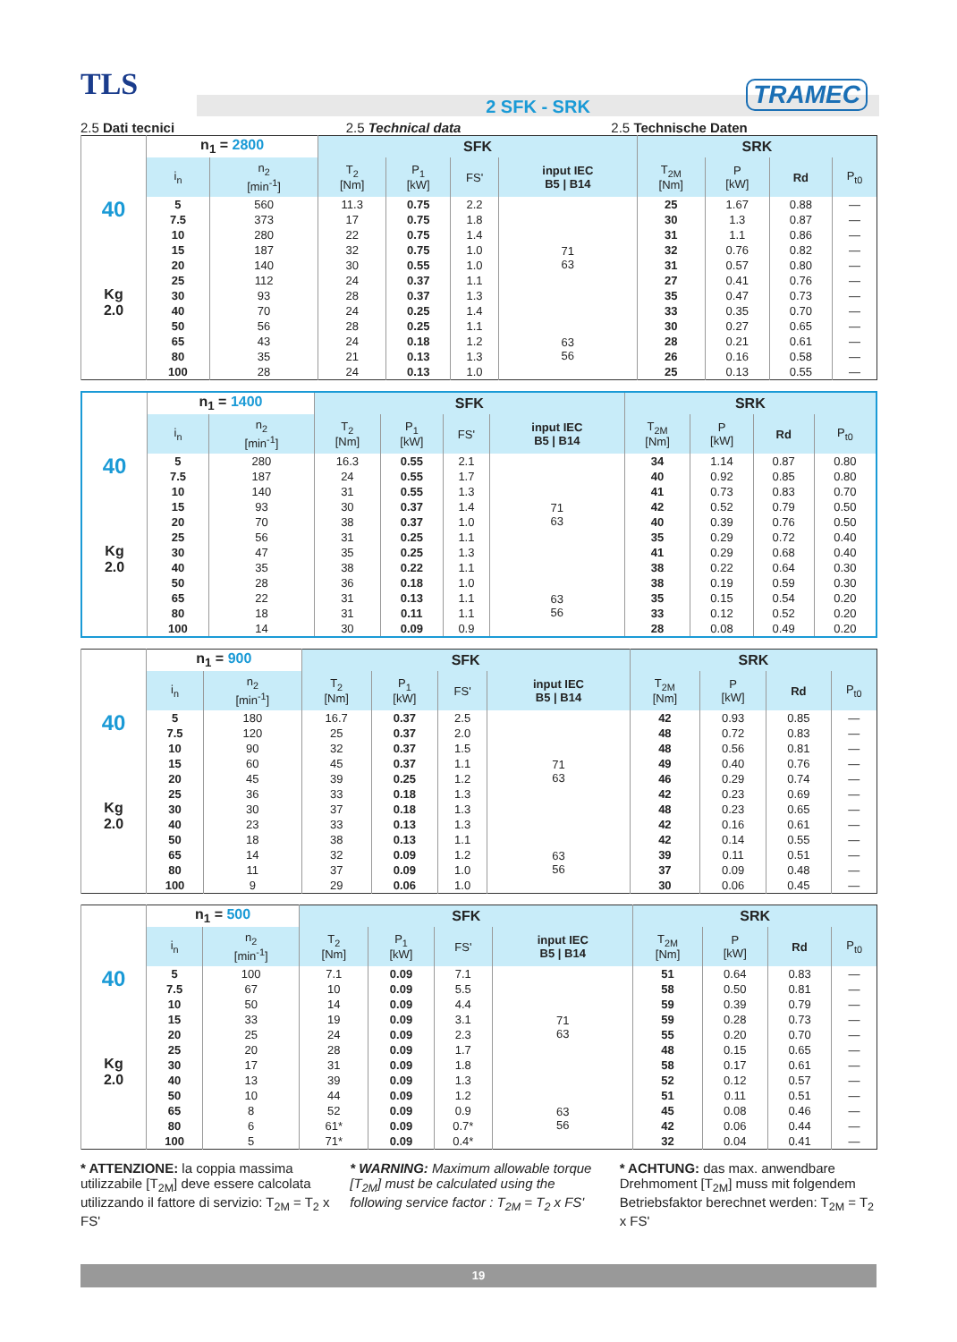TLS
2 SFK - SRK TRAMEC
2.5 Dati tecnici 2.5 Technical data 2.5 Technische Daten
| 40 Kg 2.0 | n<sub>1</sub> = 2800 | | SFK | | | | SRK | | | |
| --- | --- | --- | --- | --- | --- | --- | --- | --- | --- | --- |
| | i<sub>n</sub> | n<sub>2</sub> [min<sup>-1</sup>] | T<sub>2</sub> [Nm] | P<sub>1</sub> [kW] | FS' | input IEC B5 / B14 | T<sub>2M</sub> [Nm] | P [kW] | Rd | P<sub>t0</sub> |
| | 5 | 560 | 11.3 | 0.75 | 2.2 | 71 63 | 25 | 1.67 | 0.88 | — |
| | 7.5 | 373 | 17 | 0.75 | 1.8 | | 30 | 1.3 | 0.87 | — |
| | 10 | 280 | 22 | 0.75 | 1.4 | | 31 | 1.1 | 0.86 | — |
| | 15 | 187 | 32 | 0.75 | 1.0 | | 32 | 0.76 | 0.82 | — |
| | 20 | 140 | 30 | 0.55 | 1.0 | | 31 | 0.57 | 0.80 | — |
| | 25 | 112 | 24 | 0.37 | 1.1 | | 27 | 0.41 | 0.76 | — |
| | 30 | 93 | 28 | 0.37 | 1.3 | | 35 | 0.47 | 0.73 | — |
| | 40 | 70 | 24 | 0.25 | 1.4 | | 33 | 0.35 | 0.70 | — |
| | 50 | 56 | 28 | 0.25 | 1.1 | 63 56 | 30 | 0.27 | 0.65 | — |
| | 65 | 43 | 24 | 0.18 | 1.2 | | 28 | 0.21 | 0.61 | — |
| | 80 | 35 | 21 | 0.13 | 1.3 | | 26 | 0.16 | 0.58 | — |
| | 100 | 28 | 24 | 0.13 | 1.0 | | 25 | 0.13 | 0.55 | — |
| 40 Kg 2.0 | n<sub>1</sub> = 1400 | | SFK | | | | SRK | | | |
| --- | --- | --- | --- | --- | --- | --- | --- | --- | --- | --- |
| | i<sub>n</sub> | n<sub>2</sub> [min<sup>-1</sup>] | T<sub>2</sub> [Nm] | P<sub>1</sub> [kW] | FS' | input IEC B5 / B14 | T<sub>2M</sub> [Nm] | P [kW] | Rd | P<sub>t0</sub> |
| | 5 | 280 | 16.3 | 0.55 | 2.1 | 71 63 | 34 | 1.14 | 0.87 | 0.80 |
| | 7.5 | 187 | 24 | 0.55 | 1.7 | | 40 | 0.92 | 0.85 | 0.80 |
| | 10 | 140 | 31 | 0.55 | 1.3 | | 41 | 0.73 | 0.83 | 0.70 |
| | 15 | 93 | 30 | 0.37 | 1.4 | | 42 | 0.52 | 0.79 | 0.50 |
| | 20 | 70 | 38 | 0.37 | 1.0 | | 40 | 0.39 | 0.76 | 0.50 |
| | 25 | 56 | 31 | 0.25 | 1.1 | | 35 | 0.29 | 0.72 | 0.40 |
| | 30 | 47 | 35 | 0.25 | 1.3 | | 41 | 0.29 | 0.68 | 0.40 |
| | 40 | 35 | 38 | 0.22 | 1.1 | | 38 | 0.22 | 0.64 | 0.30 |
| | 50 | 28 | 36 | 0.18 | 1.0 | 63 56 | 38 | 0.19 | 0.59 | 0.30 |
| | 65 | 22 | 31 | 0.13 | 1.1 | | 35 | 0.15 | 0.54 | 0.20 |
| | 80 | 18 | 31 | 0.11 | 1.1 | | 33 | 0.12 | 0.52 | 0.20 |
| | 100 | 14 | 30 | 0.09 | 0.9 | | 28 | 0.08 | 0.49 | 0.20 |
| 40 Kg 2.0 | n<sub>1</sub> = 900 | | SFK | | | | SRK | | | |
| --- | --- | --- | --- | --- | --- | --- | --- | --- | --- | --- |
| | i<sub>n</sub> | n<sub>2</sub> [min<sup>-1</sup>] | T<sub>2</sub> [Nm] | P<sub>1</sub> [kW] | FS' | input IEC B5 / B14 | T<sub>2M</sub> [Nm] | P [kW] | Rd | P<sub>t0</sub> |
| | 5 | 180 | 16.7 | 0.37 | 2.5 | 71 63 | 42 | 0.93 | 0.85 | — |
| | 7.5 | 120 | 25 | 0.37 | 2.0 | | 48 | 0.72 | 0.83 | — |
| | 10 | 90 | 32 | 0.37 | 1.5 | | 48 | 0.56 | 0.81 | — |
| | 15 | 60 | 45 | 0.37 | 1.1 | | 49 | 0.40 | 0.76 | — |
| | 20 | 45 | 39 | 0.25 | 1.2 | | 46 | 0.29 | 0.74 | — |
| | 25 | 36 | 33 | 0.18 | 1.3 | | 42 | 0.23 | 0.69 | — |
| | 30 | 30 | 37 | 0.18 | 1.3 | | 48 | 0.23 | 0.65 | — |
| | 40 | 23 | 33 | 0.13 | 1.3 | | 42 | 0.16 | 0.61 | — |
| | 50 | 18 | 38 | 0.13 | 1.1 | 63 56 | 42 | 0.14 | 0.55 | — |
| | 65 | 14 | 32 | 0.09 | 1.2 | | 39 | 0.11 | 0.51 | — |
| | 80 | 11 | 37 | 0.09 | 1.0 | | 37 | 0.09 | 0.48 | — |
| | 100 | 9 | 29 | 0.06 | 1.0 | | 30 | 0.06 | 0.45 | — |
| 40 Kg 2.0 | n<sub>1</sub> = 500 | | SFK | | | | SRK | | | |
| --- | --- | --- | --- | --- | --- | --- | --- | --- | --- | --- |
| | i<sub>n</sub> | n<sub>2</sub> [min<sup>-1</sup>] | T<sub>2</sub> [Nm] | P<sub>1</sub> [kW] | FS' | input IEC B5 / B14 | T<sub>2M</sub> [Nm] | P [kW] | Rd | P<sub>t0</sub> |
| | 5 | 100 | 7.1 | 0.09 | 7.1 | 71 63 | 51 | 0.64 | 0.83 | — |
| | 7.5 | 67 | 10 | 0.09 | 5.5 | | 58 | 0.50 | 0.81 | — |
| | 10 | 50 | 14 | 0.09 | 4.4 | | 59 | 0.39 | 0.79 | — |
| | 15 | 33 | 19 | 0.09 | 3.1 | | 59 | 0.28 | 0.73 | — |
| | 20 | 25 | 24 | 0.09 | 2.3 | | 55 | 0.20 | 0.70 | — |
| | 25 | 20 | 28 | 0.09 | 1.7 | | 48 | 0.15 | 0.65 | — |
| | 30 | 17 | 31 | 0.09 | 1.8 | | 58 | 0.17 | 0.61 | — |
| | 40 | 13 | 39 | 0.09 | 1.3 | | 52 | 0.12 | 0.57 | — |
| | 50 | 10 | 44 | 0.09 | 1.2 | 63 56 | 51 | 0.11 | 0.51 | — |
| | 65 | 8 | 52 | 0.09 | 0.9 | | 45 | 0.08 | 0.46 | — |
| | 80 | 6 | 61* | 0.09 | 0.7* | | 42 | 0.06 | 0.44 | — |
| | 100 | 5 | 71* | 0.09 | 0.4* | | 32 | 0.04 | 0.41 | — |
* ATTENZIONE: la coppia massima utilizzabile [T<sub>2M</sub>] deve essere calcolata utilizzando il fattore di servizio: T<sub>2M</sub> = T<sub>2</sub> x FS'
* WARNING: Maximum allowable torque [T<sub>2M</sub>] must be calculated using the following service factor : T<sub>2M</sub> = T<sub>2</sub> x FS'
* ACHTUNG: das max. anwendbare Drehmoment [T<sub>2M</sub>] muss mit folgendem Betriebsfaktor berechnet werden: T<sub>2M</sub> = T<sub>2</sub> x FS'
19